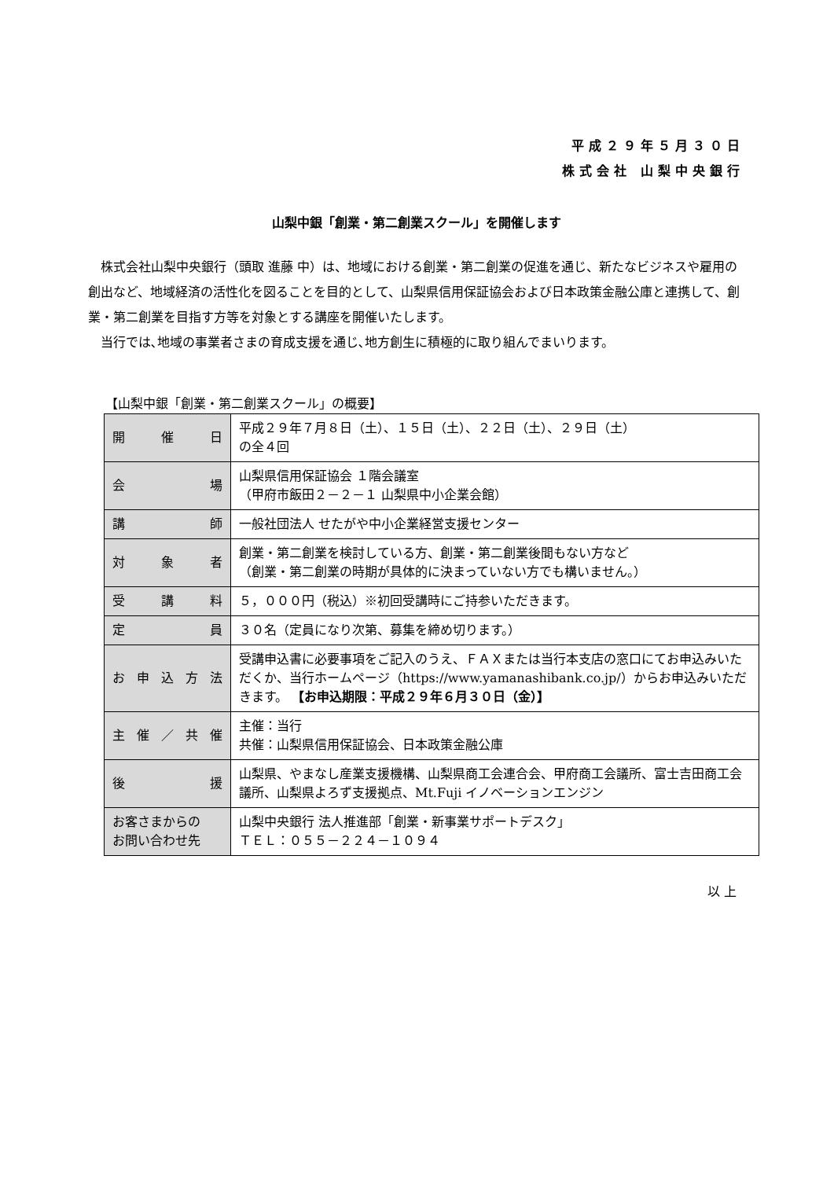平成２９年５月３０日
株式会社 山梨中央銀行
山梨中銀「創業・第二創業スクール」を開催します
株式会社山梨中央銀行（頭取 進藤 中）は、地域における創業・第二創業の促進を通じ、新たなビジネスや雇用の創出など、地域経済の活性化を図ることを目的として、山梨県信用保証協会および日本政策金融公庫と連携して、創業・第二創業を目指す方等を対象とする講座を開催いたします。
当行では､地域の事業者さまの育成支援を通じ､地方創生に積極的に取り組んでまいります。
【山梨中銀「創業・第二創業スクール」の概要】
| 開 催 日 | 平成２９年７月８日（土）、１５日（土）、２２日（土）、２９日（土） の全４回 |
| 会 場 | 山梨県信用保証協会 １階会議室 （甲府市飯田２－２－１ 山梨県中小企業会館） |
| 講 師 | 一般社団法人 せたがや中小企業経営支援センター |
| 対 象 者 | 創業・第二創業を検討している方、創業・第二創業後間もない方など （創業・第二創業の時期が具体的に決まっていない方でも構いません。） |
| 受 講 料 | ５，０００円（税込）※初回受講時にご持参いただきます。 |
| 定 員 | ３０名（定員になり次第、募集を締め切ります。） |
| お 申 込 方 法 | 受講申込書に必要事項をご記入のうえ、ＦＡＸまたは当行本支店の窓口にてお申込みいただくか、当行ホームページ（https://www.yamanashibank.co.jp/）からお申込みいただきます。 【お申込期限：平成２９年６月３０日（金）】 |
| 主 催 ／ 共 催 | 主催：当行 共催：山梨県信用保証協会、日本政策金融公庫 |
| 後 援 | 山梨県、やまなし産業支援機構、山梨県商工会連合会、甲府商工会議所、富士吉田商工会議所、山梨県よろず支援拠点、Mt.Fuji イノベーションエンジン |
| お客さまからの お問い合わせ先 | 山梨中央銀行 法人推進部「創業・新事業サポートデスク」 ＴＥＬ：０５５－２２４－１０９４ |
以 上